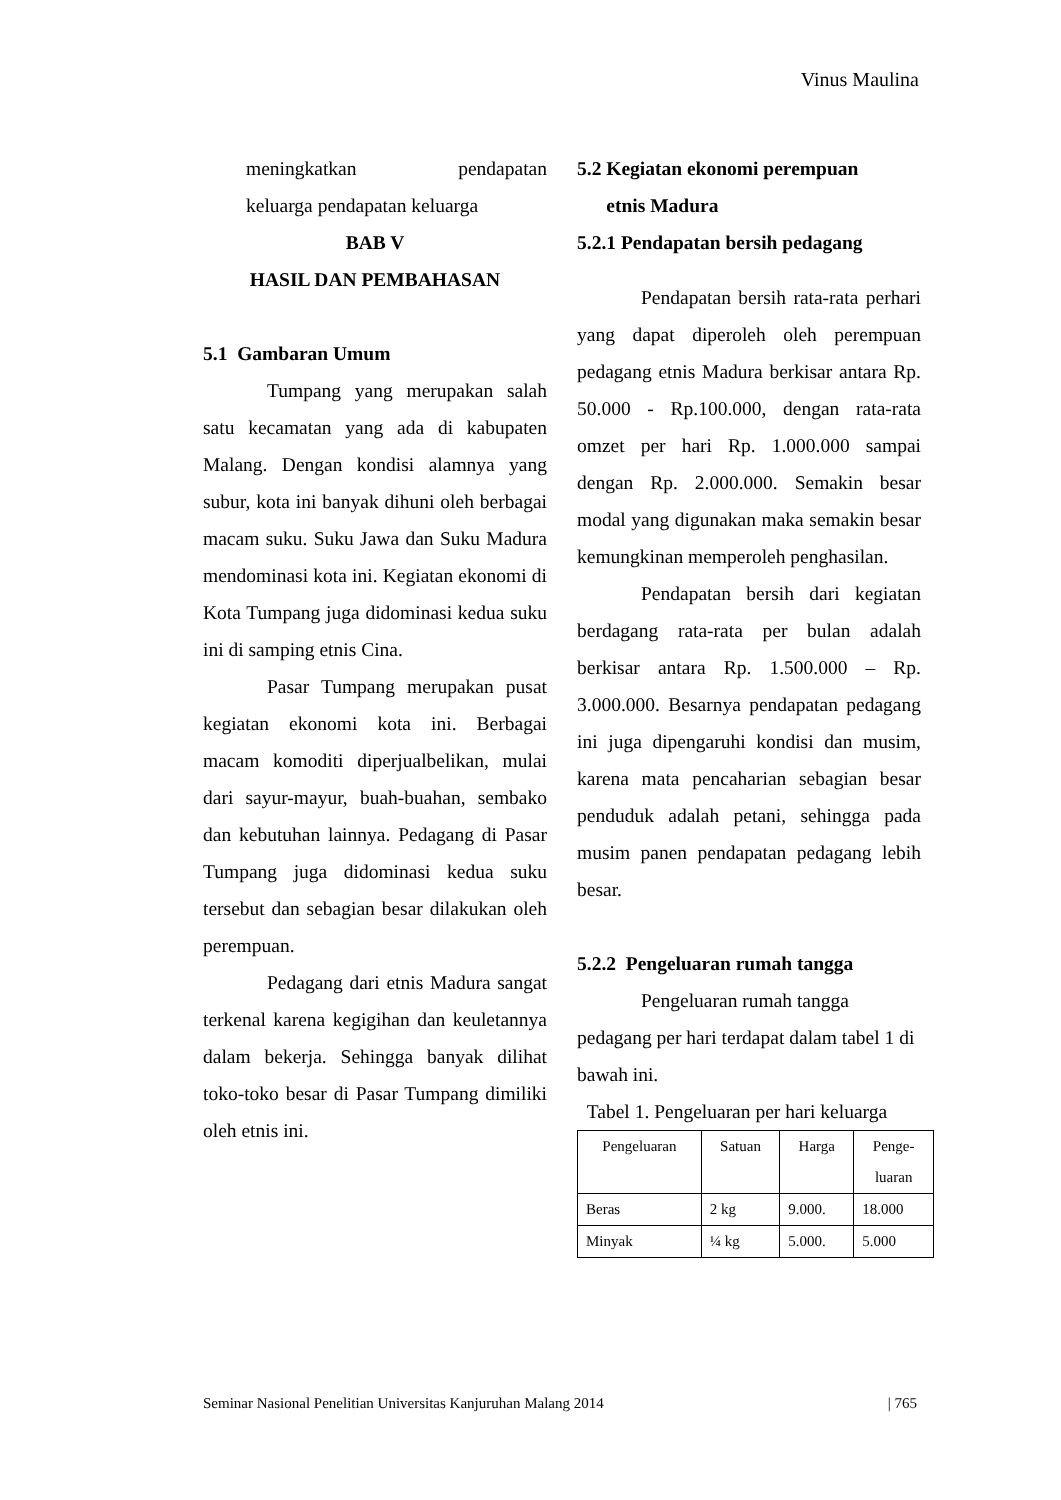Vinus Maulina
meningkatkan pendapatan
keluarga pendapatan keluarga
BAB V
HASIL DAN PEMBAHASAN
5.1 Gambaran Umum
Tumpang yang merupakan salah satu kecamatan yang ada di kabupaten Malang. Dengan kondisi alamnya yang subur, kota ini banyak dihuni oleh berbagai macam suku. Suku Jawa dan Suku Madura mendominasi kota ini. Kegiatan ekonomi di Kota Tumpang juga didominasi kedua suku ini di samping etnis Cina.
Pasar Tumpang merupakan pusat kegiatan ekonomi kota ini. Berbagai macam komoditi diperjualbelikan, mulai dari sayur-mayur, buah-buahan, sembako dan kebutuhan lainnya. Pedagang di Pasar Tumpang juga didominasi kedua suku tersebut dan sebagian besar dilakukan oleh perempuan.
Pedagang dari etnis Madura sangat terkenal karena kegigihan dan keuletannya dalam bekerja. Sehingga banyak dilihat toko-toko besar di Pasar Tumpang dimiliki oleh etnis ini.
5.2 Kegiatan ekonomi perempuan
etnis Madura
5.2.1 Pendapatan bersih pedagang
Pendapatan bersih rata-rata perhari yang dapat diperoleh oleh perempuan pedagang etnis Madura berkisar antara Rp. 50.000 - Rp.100.000, dengan rata-rata omzet per hari Rp. 1.000.000 sampai dengan Rp. 2.000.000. Semakin besar modal yang digunakan maka semakin besar kemungkinan memperoleh penghasilan.
Pendapatan bersih dari kegiatan berdagang rata-rata per bulan adalah berkisar antara Rp. 1.500.000 – Rp. 3.000.000. Besarnya pendapatan pedagang ini juga dipengaruhi kondisi dan musim, karena mata pencaharian sebagian besar penduduk adalah petani, sehingga pada musim panen pendapatan pedagang lebih besar.
5.2.2 Pengeluaran rumah tangga
Pengeluaran rumah tangga pedagang per hari terdapat dalam tabel 1 di bawah ini.
Tabel 1. Pengeluaran per hari keluarga
| Pengeluaran | Satuan | Harga | Penge- luaran |
| Beras | 2 kg | 9.000. | 18.000 |
| Minyak | ¼ kg | 5.000. | 5.000 |
Seminar Nasional Penelitian Universitas Kanjuruhan Malang 2014 | 765